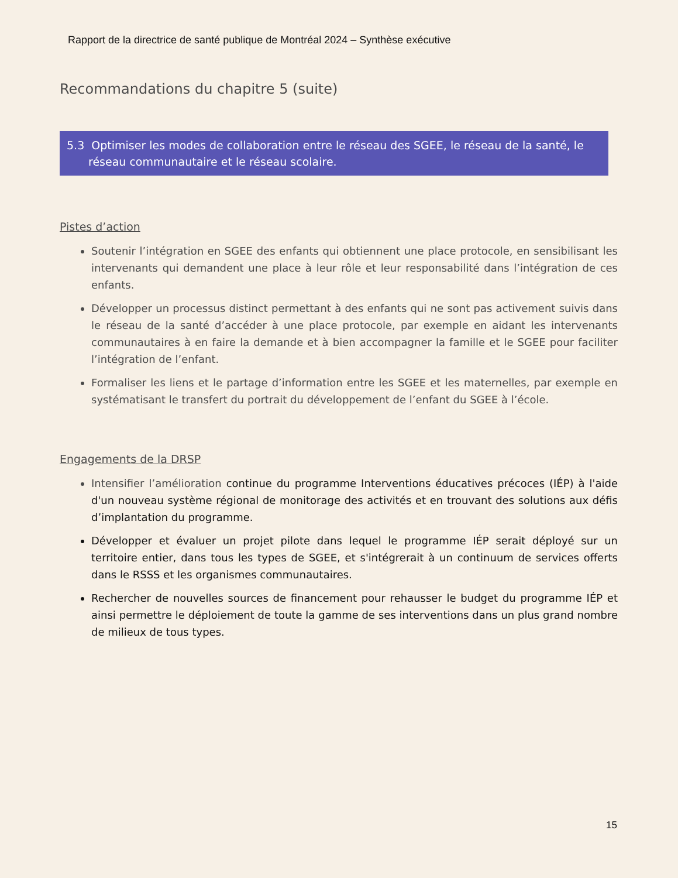Rapport de la directrice de santé publique de Montréal 2024 – Synthèse exécutive
Recommandations du chapitre 5 (suite)
5.3 Optimiser les modes de collaboration entre le réseau des SGEE, le réseau de la santé, le réseau communautaire et le réseau scolaire.
Pistes d’action
Soutenir l’intégration en SGEE des enfants qui obtiennent une place protocole, en sensibilisant les intervenants qui demandent une place à leur rôle et leur responsabilité dans l’intégration de ces enfants.
Développer un processus distinct permettant à des enfants qui ne sont pas activement suivis dans le réseau de la santé d’accéder à une place protocole, par exemple en aidant les intervenants communautaires à en faire la demande et à bien accompagner la famille et le SGEE pour faciliter l’intégration de l’enfant.
Formaliser les liens et le partage d’information entre les SGEE et les maternelles, par exemple en systématisant le transfert du portrait du développement de l’enfant du SGEE à l’école.
Engagements de la DRSP
Intensifier l’amélioration continue du programme Interventions éducatives précoces (IÉP) à l'aide d'un nouveau système régional de monitorage des activités et en trouvant des solutions aux défis d’implantation du programme.
Développer et évaluer un projet pilote dans lequel le programme IÉP serait déployé sur un territoire entier, dans tous les types de SGEE, et s'intégrerait à un continuum de services offerts dans le RSSS et les organismes communautaires.
Rechercher de nouvelles sources de financement pour rehausser le budget du programme IÉP et ainsi permettre le déploiement de toute la gamme de ses interventions dans un plus grand nombre de milieux de tous types.
15